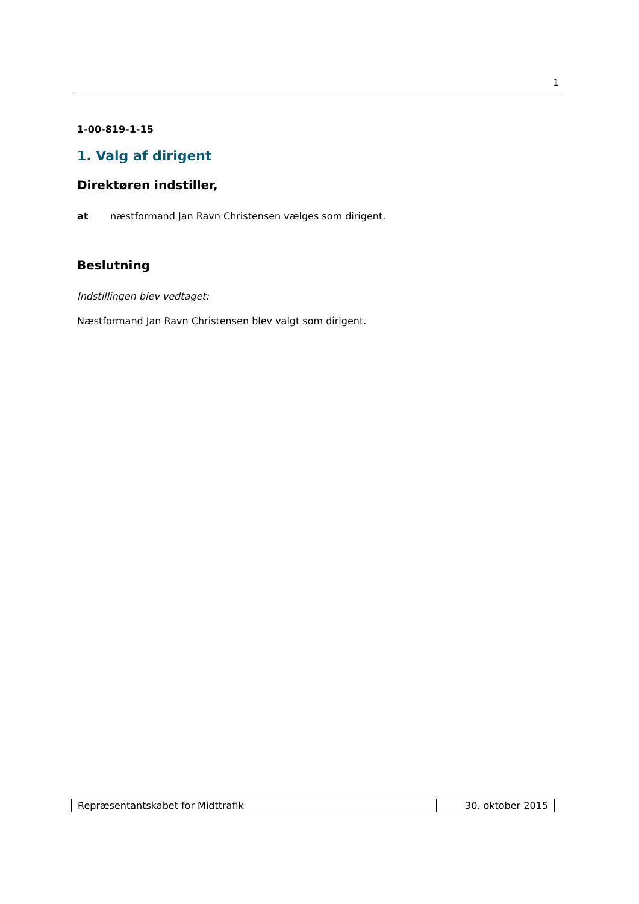1
1-00-819-1-15
1. Valg af dirigent
Direktøren indstiller,
at næstformand Jan Ravn Christensen vælges som dirigent.
Beslutning
Indstillingen blev vedtaget:
Næstformand Jan Ravn Christensen blev valgt som dirigent.
| Repræsentantskabet for Midttrafik | 30. oktober 2015 |